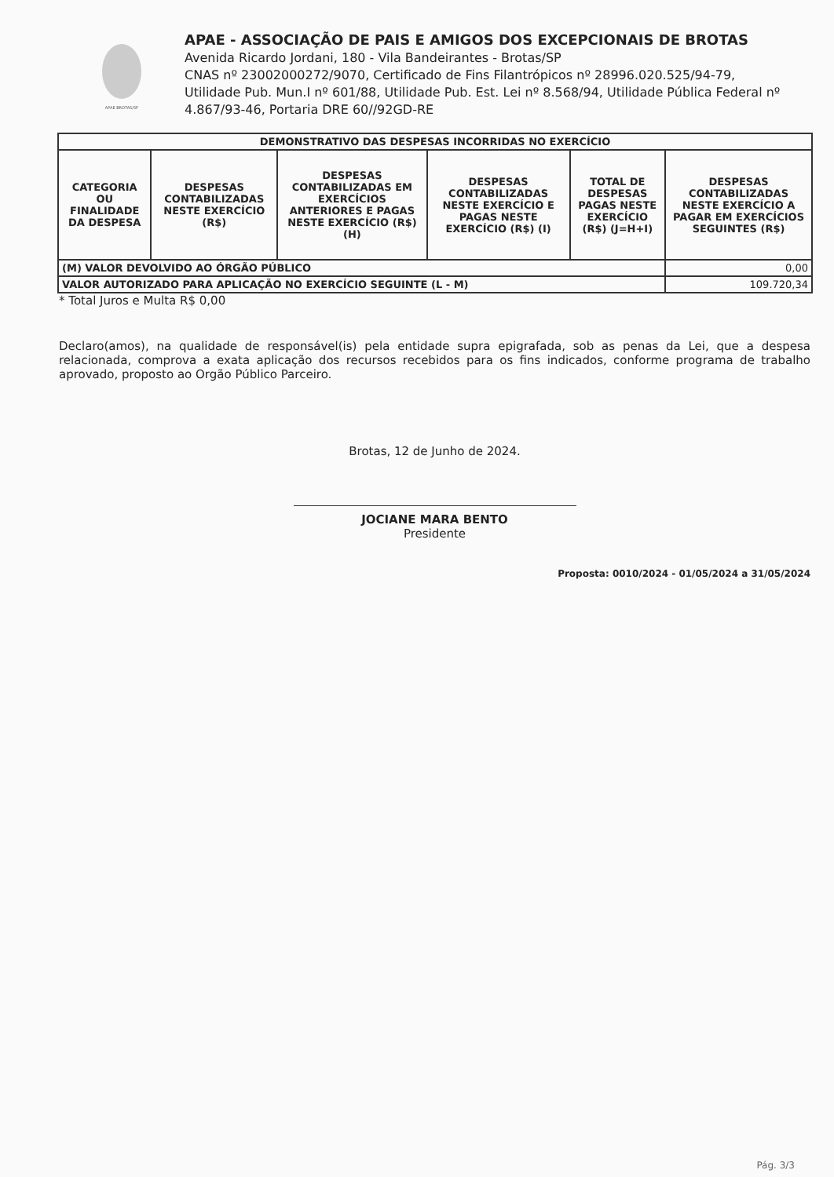APAE BROTAS/SP
APAE - ASSOCIAÇÃO DE PAIS E AMIGOS DOS EXCEPCIONAIS DE BROTAS
Avenida Ricardo Jordani, 180 - Vila Bandeirantes - Brotas/SP
CNAS nº 23002000272/9070, Certificado de Fins Filantrópicos nº 28996.020.525/94-79, Utilidade Pub. Mun.I nº 601/88, Utilidade Pub. Est. Lei nº 8.568/94, Utilidade Pública Federal nº 4.867/93-46, Portaria DRE 60//92GD-RE
| DEMONSTRATIVO DAS DESPESAS INCORRIDAS NO EXERCÍCIO | | | | | |
| --- | --- | --- | --- | --- | --- |
| CATEGORIA OU FINALIDADE DA DESPESA | DESPESAS CONTABILIZADAS NESTE EXERCÍCIO (R$) | DESPESAS CONTABILIZADAS EM EXERCÍCIOS ANTERIORES E PAGAS NESTE EXERCÍCIO (R$) (H) | DESPESAS CONTABILIZADAS NESTE EXERCÍCIO E PAGAS NESTE EXERCÍCIO (R$) (I) | TOTAL DE DESPESAS PAGAS NESTE EXERCÍCIO (R$) (J=H+I) | DESPESAS CONTABILIZADAS NESTE EXERCÍCIO A PAGAR EM EXERCÍCIOS SEGUINTES (R$) |
| (M) VALOR DEVOLVIDO AO ÓRGÃO PÚBLICO | | | | | 0,00 |
| VALOR AUTORIZADO PARA APLICAÇÃO NO EXERCÍCIO SEGUINTE (L - M) | | | | | 109.720,34 |
* Total Juros e Multa R$ 0,00
Declaro(amos), na qualidade de responsável(is) pela entidade supra epigrafada, sob as penas da Lei, que a despesa relacionada, comprova a exata aplicação dos recursos recebidos para os fins indicados, conforme programa de trabalho aprovado, proposto ao Orgão Público Parceiro.
Brotas, 12 de Junho de 2024.
JOCIANE MARA BENTO
Presidente
Proposta: 0010/2024 - 01/05/2024 a 31/05/2024
Pág. 3/3